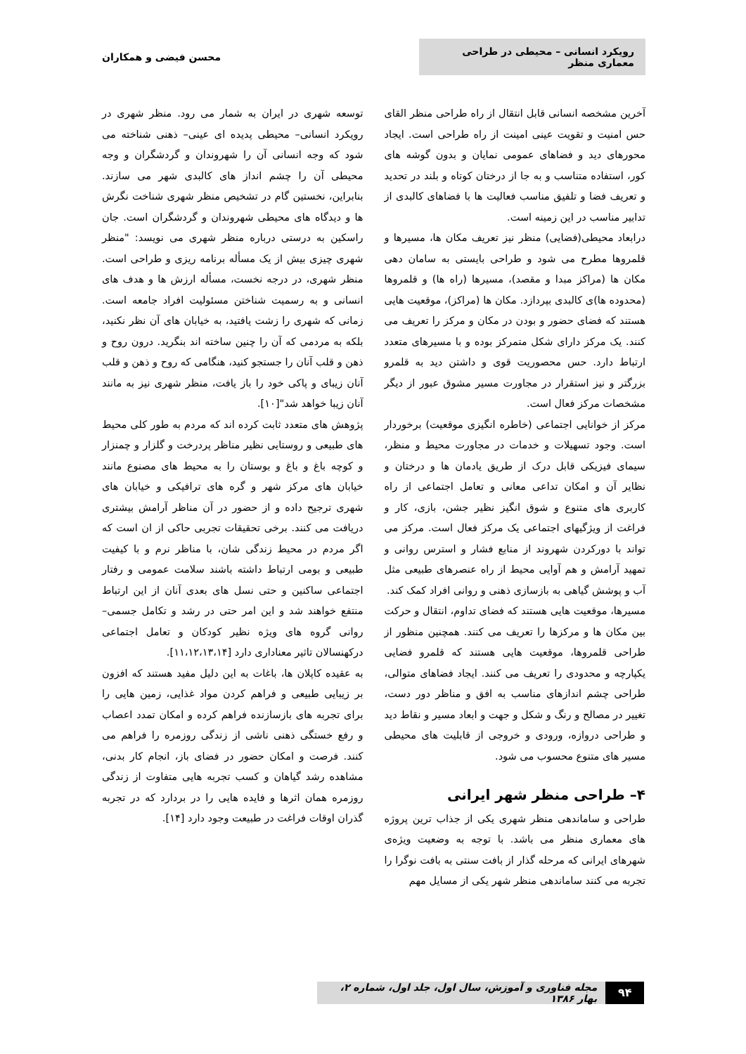رویکرد انسانی – محیطی در طراحی معماری منظر
محسن فیضی و همکاران
آخرین مشخصه انسانی قابل انتقال از راه طراحی منظر القای حس امنیت و تقویت عینی امینت از راه طراحی است. ایجاد محورهای دید و فضاهای عمومی نمایان و بدون گوشه های کور، استفاده متناسب و به جا از درختان کوتاه و بلند در تحدید و تعریف فضا و تلفیق مناسب فعالیت ها با فضاهای کالبدی از تدابیر مناسب در این زمینه است.
درابعاد محیطی(فضایی) منظر نیز تعریف مکان ها، مسیرها و قلمروها مطرح می شود و طراحی بایستی به سامان دهی مکان ها (مراکز مبدا و مقصد)، مسیرها (راه ها) و قلمروها (محدوده ها)ی کالبدی بپردازد. مکان ها (مراکز)، موقعیت هایی هستند که فضای حضور و بودن در مکان و مرکز را تعریف می کنند. یک مرکز دارای شکل متمرکز بوده و با مسیرهای متعدد ارتباط دارد. حس محصوریت قوی و داشتن دید به قلمرو بزرگتر و نیز استقرار در مجاورت مسیر مشوق عبور از دیگر مشخصات مرکز فعال است.
مرکز از خوانایی اجتماعی (خاطره انگیزی موقعیت) برخوردار است. وجود تسهیلات و خدمات در مجاورت محیط و منظر، سیمای فیزیکی قابل درک از طریق یادمان ها و درختان و نظایر آن و امکان تداعی معانی و تعامل اجتماعی از راه کاربری های متنوع و شوق انگیز نظیر جشن، بازی، کار و فراغت از ویژگیهای اجتماعی یک مرکز فعال است. مرکز می تواند با دورکردن شهروند از منابع فشار و استرس روانی و تمهید آرامش و هم آوایی محیط از راه عنصرهای طبیعی مثل آب و پوشش گیاهی به بازسازی ذهنی و روانی افراد کمک کند.
مسیرها، موقعیت هایی هستند که فضای تداوم، انتقال و حرکت بین مکان ها و مرکزها را تعریف می کنند. همچنین منظور از طراحی قلمروها، موقعیت هایی هستند که قلمرو فضایی یکپارچه و محدودی را تعریف می کنند. ایجاد فضاهای متوالی، طراحی چشم اندازهای مناسب به افق و مناظر دور دست، تغییر در مصالح و رنگ و شکل و جهت و ابعاد مسیر و نقاط دید و طراحی دروازه، ورودی و خروجی از قابلیت های محیطی مسیر های متنوع محسوب می شود.
۴– طراحی منظر شهر ایرانی
طراحی و ساماندهی منظر شهری یکی از جذاب ترین پروژه های معماری منظر می باشد. با توجه به وضعیت ویژه‌ی شهرهای ایرانی که مرحله گذار از بافت سنتی به بافت نوگرا را تجربه می کنند ساماندهی منظر شهر یکی از مسایل مهم
توسعه شهری در ایران به شمار می رود. منظر شهری در رویکرد انسانی– محیطی پدیده ای عینی– ذهنی شناخته می شود که وجه انسانی آن را شهروندان و گردشگران و وجه محیطی آن را چشم انداز های کالبدی شهر می سازند. بنابراین، نخستین گام در تشخیص منظر شهری شناخت نگرش ها و دیدگاه های محیطی شهروندان و گردشگران است. جان راسکین به درستی درباره منظر شهری می نویسد: "منظر شهری چیزی بیش از یک مسأله برنامه ریزی و طراحی است. منظر شهری، در درجه نخست، مسأله ارزش ها و هدف های انسانی و به رسمیت شناختن مسئولیت افراد جامعه است. زمانی که شهری را زشت یافتید، به خیابان های آن نظر نکنید، بلکه به مردمی که آن را چنین ساخته اند بنگرید. درون روح و ذهن و قلب آنان را جستجو کنید، هنگامی که روح و ذهن و قلب آنان زیبای و پاکی خود را باز یافت، منظر شهری نیز به مانند آنان زیبا خواهد شد"[۱۰].
پژوهش های متعدد ثابت کرده اند که مردم به طور کلی محیط های طبیعی و روستایی نظیر مناظر پردرخت و گلزار و چمنزار و کوچه باغ و باغ و بوستان را به محیط های مصنوع مانند خیابان های مرکز شهر و گره های ترافیکی و خیابان های شهری ترجیح داده و از حضور در آن مناظر آرامش بیشتری دریافت می کنند. برخی تحقیقات تجربی حاکی از ان است که اگر مردم در محیط زندگی شان، با مناظر نرم و با کیفیت طبیعی و بومی ارتباط داشته باشند سلامت عمومی و رفتار اجتماعی ساکنین و حتی نسل های بعدی آنان از این ارتباط منتفع خواهند شد و این امر حتی در رشد و تکامل جسمی– روانی گروه های ویژه نظیر کودکان و تعامل اجتماعی درکهنسالان تاثیر معناداری دارد [۱۱،۱۲،۱۳،۱۴].
به عقیده کاپلان ها، باغات به این دلیل مفید هستند که افزون بر زیبایی طبیعی و فراهم کردن مواد غذایی، زمین هایی را برای تجربه های بازسازنده فراهم کرده و امکان تمدد اعصاب و رفع خستگی ذهنی ناشی از زندگی روزمره را فراهم می کنند. فرصت و امکان حضور در فضای باز، انجام کار بدنی، مشاهده رشد گیاهان و کسب تجربه هایی متفاوت از زندگی روزمره همان اثرها و فایده هایی را در بردارد که در تجربه گذران اوقات فراغت در طبیعت وجود دارد [۱۴].
۹۴
مجله فناوری و آموزش، سال اول، جلد اول، شماره ۲، بهار ۱۳۸۶